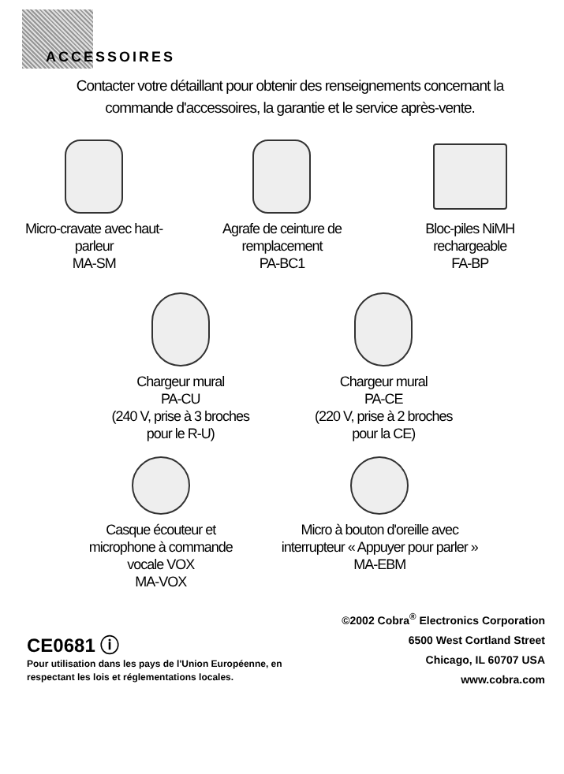ACCESSOIRES
Contacter votre détaillant pour obtenir des renseignements concernant la commande d'accessoires, la garantie et le service après-vente.
Micro-cravate avec haut-parleur
MA-SM
Agrafe de ceinture de remplacement
PA-BC1
Bloc-piles NiMH rechargeable
FA-BP
Chargeur mural
PA-CU
(240 V, prise à 3 broches pour le R-U)
Chargeur mural
PA-CE
(220 V, prise à 2 broches pour la CE)
Casque écouteur et microphone à commande vocale VOX
MA-VOX
Micro à bouton d'oreille avec interrupteur « Appuyer pour parler »
MA-EBM
CE0681 ⓘ
Pour utilisation dans les pays de l'Union Européenne, en
respectant les lois et réglementations locales.
©2002 Cobra<sup>®</sup> Electronics Corporation
6500 West Cortland Street
Chicago, IL 60707 USA
www.cobra.com